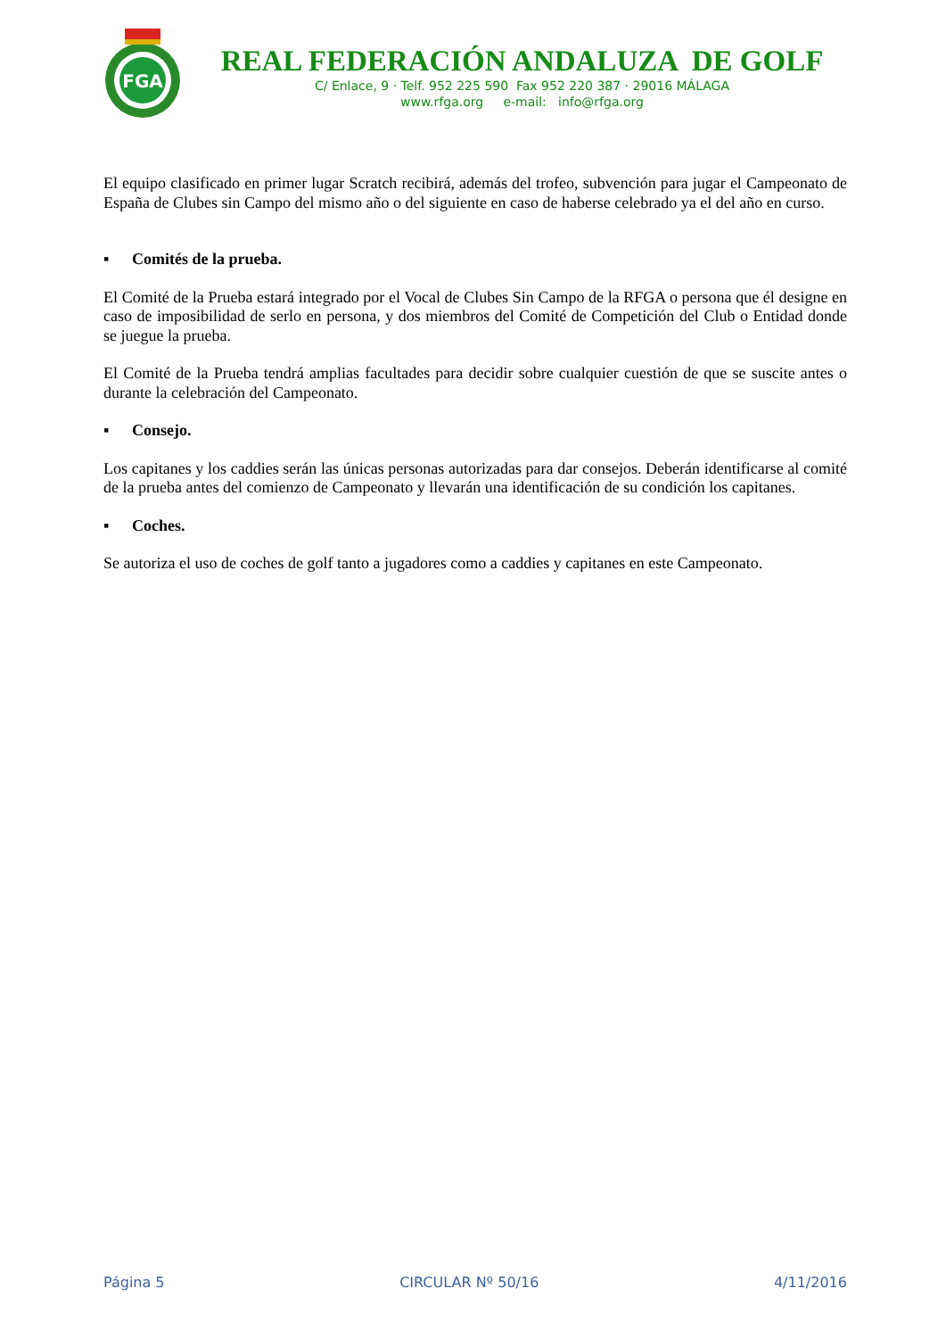FGA
REAL FEDERACIÓN ANDALUZA DE GOLF
C/ Enlace, 9 · Telf. 952 225 590 Fax 952 220 387 · 29016 MÁLAGA
www.rfga.org e-mail: info@rfga.org
El equipo clasificado en primer lugar Scratch recibirá, además del trofeo, subvención para jugar el Campeonato de España de Clubes sin Campo del mismo año o del siguiente en caso de haberse celebrado ya el del año en curso.
▪ Comités de la prueba.
El Comité de la Prueba estará integrado por el Vocal de Clubes Sin Campo de la RFGA o persona que él designe en caso de imposibilidad de serlo en persona, y dos miembros del Comité de Competición del Club o Entidad donde se juegue la prueba.
El Comité de la Prueba tendrá amplias facultades para decidir sobre cualquier cuestión de que se suscite antes o durante la celebración del Campeonato.
▪ Consejo.
Los capitanes y los caddies serán las únicas personas autorizadas para dar consejos. Deberán identificarse al comité de la prueba antes del comienzo de Campeonato y llevarán una identificación de su condición los capitanes.
▪ Coches.
Se autoriza el uso de coches de golf tanto a jugadores como a caddies y capitanes en este Campeonato.
Página 5 CIRCULAR Nº 50/16 4/11/2016